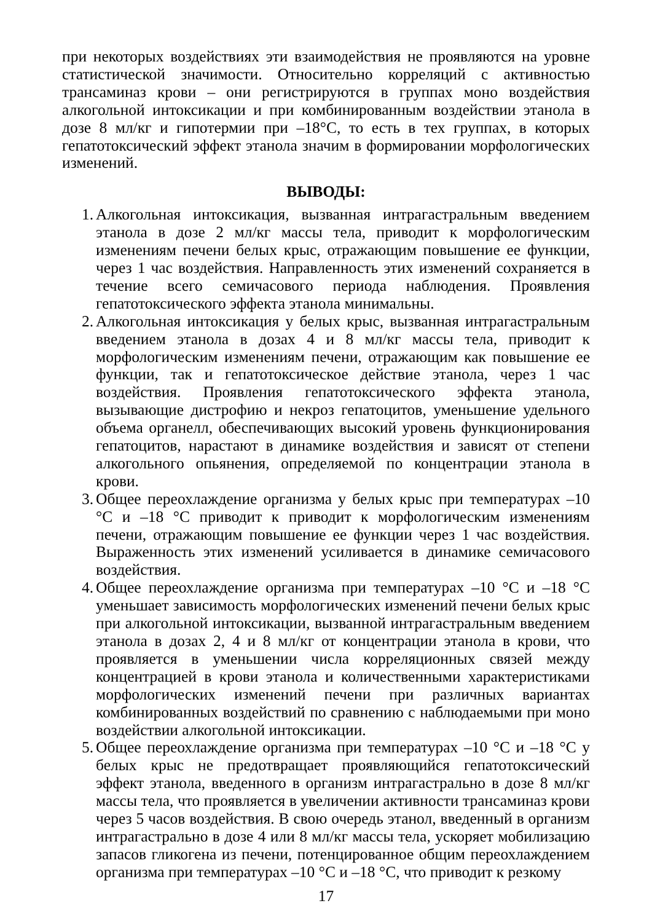при некоторых воздействиях эти взаимодействия не проявляются на уровне статистической значимости. Относительно корреляций с активностью трансаминаз крови – они регистрируются в группах моно воздействия алкогольной интоксикации и при комбинированным воздействии этанола в дозе 8 мл/кг и гипотермии при –18°С, то есть в тех группах, в которых гепатотоксический эффект этанола значим в формировании морфологических изменений.
ВЫВОДЫ:
1. Алкогольная интоксикация, вызванная интрагастральным введением этанола в дозе 2 мл/кг массы тела, приводит к морфологическим изменениям печени белых крыс, отражающим повышение ее функции, через 1 час воздействия. Направленность этих изменений сохраняется в течение всего семичасового периода наблюдения. Проявления гепатотоксического эффекта этанола минимальны.
2. Алкогольная интоксикация у белых крыс, вызванная интрагастральным введением этанола в дозах 4 и 8 мл/кг массы тела, приводит к морфологическим изменениям печени, отражающим как повышение ее функции, так и гепатотоксическое действие этанола, через 1 час воздействия. Проявления гепатотоксического эффекта этанола, вызывающие дистрофию и некроз гепатоцитов, уменьшение удельного объема органелл, обеспечивающих высокий уровень функционирования гепатоцитов, нарастают в динамике воздействия и зависят от степени алкогольного опьянения, определяемой по концентрации этанола в крови.
3. Общее переохлаждение организма у белых крыс при температурах –10 °С и –18 °С приводит к приводит к морфологическим изменениям печени, отражающим повышение ее функции через 1 час воздействия. Выраженность этих изменений усиливается в динамике семичасового воздействия.
4. Общее переохлаждение организма при температурах –10 °С и –18 °С уменьшает зависимость морфологических изменений печени белых крыс при алкогольной интоксикации, вызванной интрагастральным введением этанола в дозах 2, 4 и 8 мл/кг от концентрации этанола в крови, что проявляется в уменьшении числа корреляционных связей между концентрацией в крови этанола и количественными характеристиками морфологических изменений печени при различных вариантах комбинированных воздействий по сравнению с наблюдаемыми при моно воздействии алкогольной интоксикации.
5. Общее переохлаждение организма при температурах –10 °С и –18 °С у белых крыс не предотвращает проявляющийся гепатотоксический эффект этанола, введенного в организм интрагастрально в дозе 8 мл/кг массы тела, что проявляется в увеличении активности трансаминаз крови через 5 часов воздействия. В свою очередь этанол, введенный в организм интрагастрально в дозе 4 или 8 мл/кг массы тела, ускоряет мобилизацию запасов гликогена из печени, потенцированное общим переохлаждением организма при температурах –10 °С и –18 °С, что приводит к резкому
17